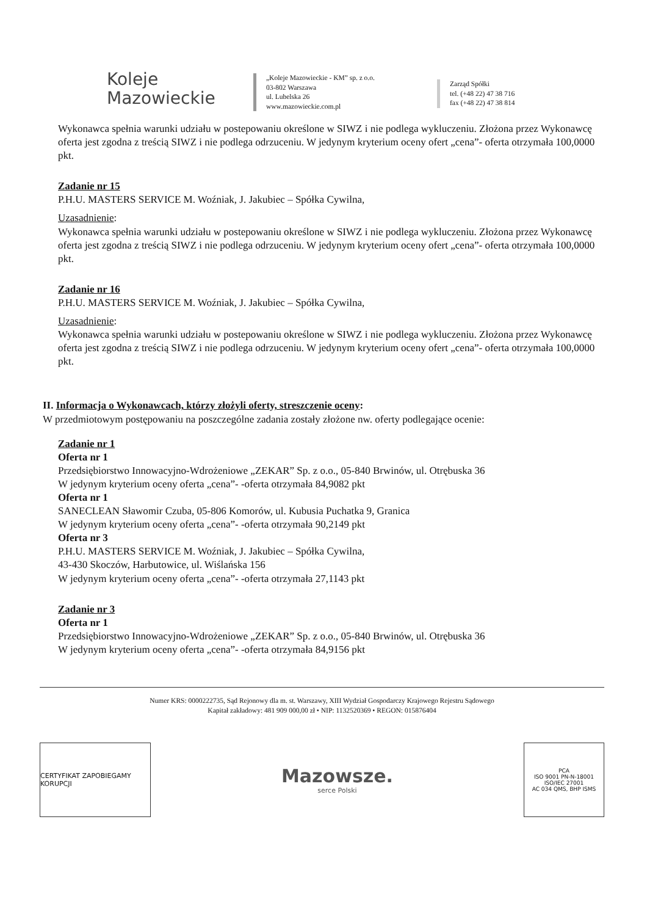Koleje
Mazowieckie
„Koleje Mazowieckie - KM” sp. z o.o.
03-802 Warszawa
ul. Lubelska 26
www.mazowieckie.com.pl
Zarząd Spółki
tel. (+48 22) 47 38 716
fax (+48 22) 47 38 814
Wykonawca spełnia warunki udziału w postepowaniu określone w SIWZ i nie podlega wykluczeniu. Złożona przez Wykonawcę oferta jest zgodna z treścią SIWZ i nie podlega odrzuceniu. W jedynym kryterium oceny ofert „cena”- oferta otrzymała 100,0000 pkt.
Zadanie nr 15
P.H.U. MASTERS SERVICE M. Woźniak, J. Jakubiec – Spółka Cywilna,
Uzasadnienie:
Wykonawca spełnia warunki udziału w postepowaniu określone w SIWZ i nie podlega wykluczeniu. Złożona przez Wykonawcę oferta jest zgodna z treścią SIWZ i nie podlega odrzuceniu. W jedynym kryterium oceny ofert „cena”- oferta otrzymała 100,0000 pkt.
Zadanie nr 16
P.H.U. MASTERS SERVICE M. Woźniak, J. Jakubiec – Spółka Cywilna,
Uzasadnienie:
Wykonawca spełnia warunki udziału w postepowaniu określone w SIWZ i nie podlega wykluczeniu. Złożona przez Wykonawcę oferta jest zgodna z treścią SIWZ i nie podlega odrzuceniu. W jedynym kryterium oceny ofert „cena”- oferta otrzymała 100,0000 pkt.
II. Informacja o Wykonawcach, którzy złożyli oferty, streszczenie oceny:
W przedmiotowym postępowaniu na poszczególne zadania zostały złożone nw. oferty podlegające ocenie:
Zadanie nr 1
Oferta nr 1
Przedsiębiorstwo Innowacyjno-Wdrożeniowe „ZEKAR” Sp. z o.o., 05-840 Brwinów, ul. Otrębuska 36
W jedynym kryterium oceny oferta „cena”- -oferta otrzymała 84,9082 pkt
Oferta nr 1
SANECLEAN Sławomir Czuba, 05-806 Komorów, ul. Kubusia Puchatka 9, Granica
W jedynym kryterium oceny oferta „cena”- -oferta otrzymała 90,2149 pkt
Oferta nr 3
P.H.U. MASTERS SERVICE M. Woźniak, J. Jakubiec – Spółka Cywilna,
43-430 Skoczów, Harbutowice, ul. Wiślańska 156
W jedynym kryterium oceny oferta „cena”- -oferta otrzymała 27,1143 pkt
Zadanie nr 3
Oferta nr 1
Przedsiębiorstwo Innowacyjno-Wdrożeniowe „ZEKAR” Sp. z o.o., 05-840 Brwinów, ul. Otrębuska 36
W jedynym kryterium oceny oferta „cena”- -oferta otrzymała 84,9156 pkt
Numer KRS: 0000222735, Sąd Rejonowy dla m. st. Warszawy, XIII Wydział Gospodarczy Krajowego Rejestru Sądowego
Kapitał zakładowy: 481 909 000,00 zł • NIP: 1132520369 • REGON: 015876404
CERTYFIKAT ZAPOBIEGAMY KORUPCJI
Mazowsze.
serce Polski
PCA
ISO 9001 PN-N-18001 ISO/IEC 27001
AC 034 QMS, BHP ISMS